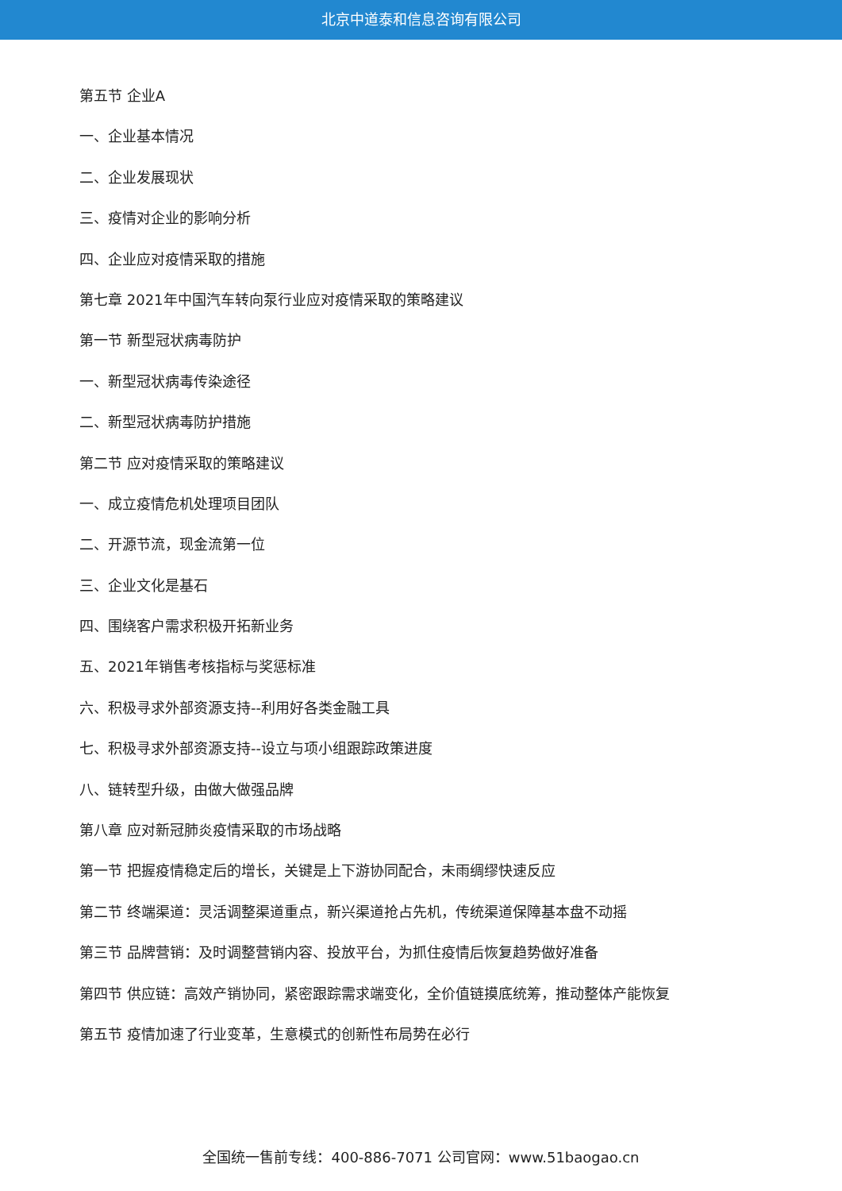北京中道泰和信息咨询有限公司
第五节 企业A
一、企业基本情况
二、企业发展现状
三、疫情对企业的影响分析
四、企业应对疫情采取的措施
第七章 2021年中国汽车转向泵行业应对疫情采取的策略建议
第一节 新型冠状病毒防护
一、新型冠状病毒传染途径
二、新型冠状病毒防护措施
第二节 应对疫情采取的策略建议
一、成立疫情危机处理项目团队
二、开源节流，现金流第一位
三、企业文化是基石
四、围绕客户需求积极开拓新业务
五、2021年销售考核指标与奖惩标准
六、积极寻求外部资源支持--利用好各类金融工具
七、积极寻求外部资源支持--设立与项小组跟踪政策进度
八、链转型升级，由做大做强品牌
第八章 应对新冠肺炎疫情采取的市场战略
第一节 把握疫情稳定后的增长，关键是上下游协同配合，未雨绸缪快速反应
第二节 终端渠道：灵活调整渠道重点，新兴渠道抢占先机，传统渠道保障基本盘不动摇
第三节 品牌营销：及时调整营销内容、投放平台，为抓住疫情后恢复趋势做好准备
第四节 供应链：高效产销协同，紧密跟踪需求端变化，全价值链摸底统筹，推动整体产能恢复
第五节 疫情加速了行业变革，生意模式的创新性布局势在必行
全国统一售前专线：400-886-7071 公司官网：www.51baogao.cn